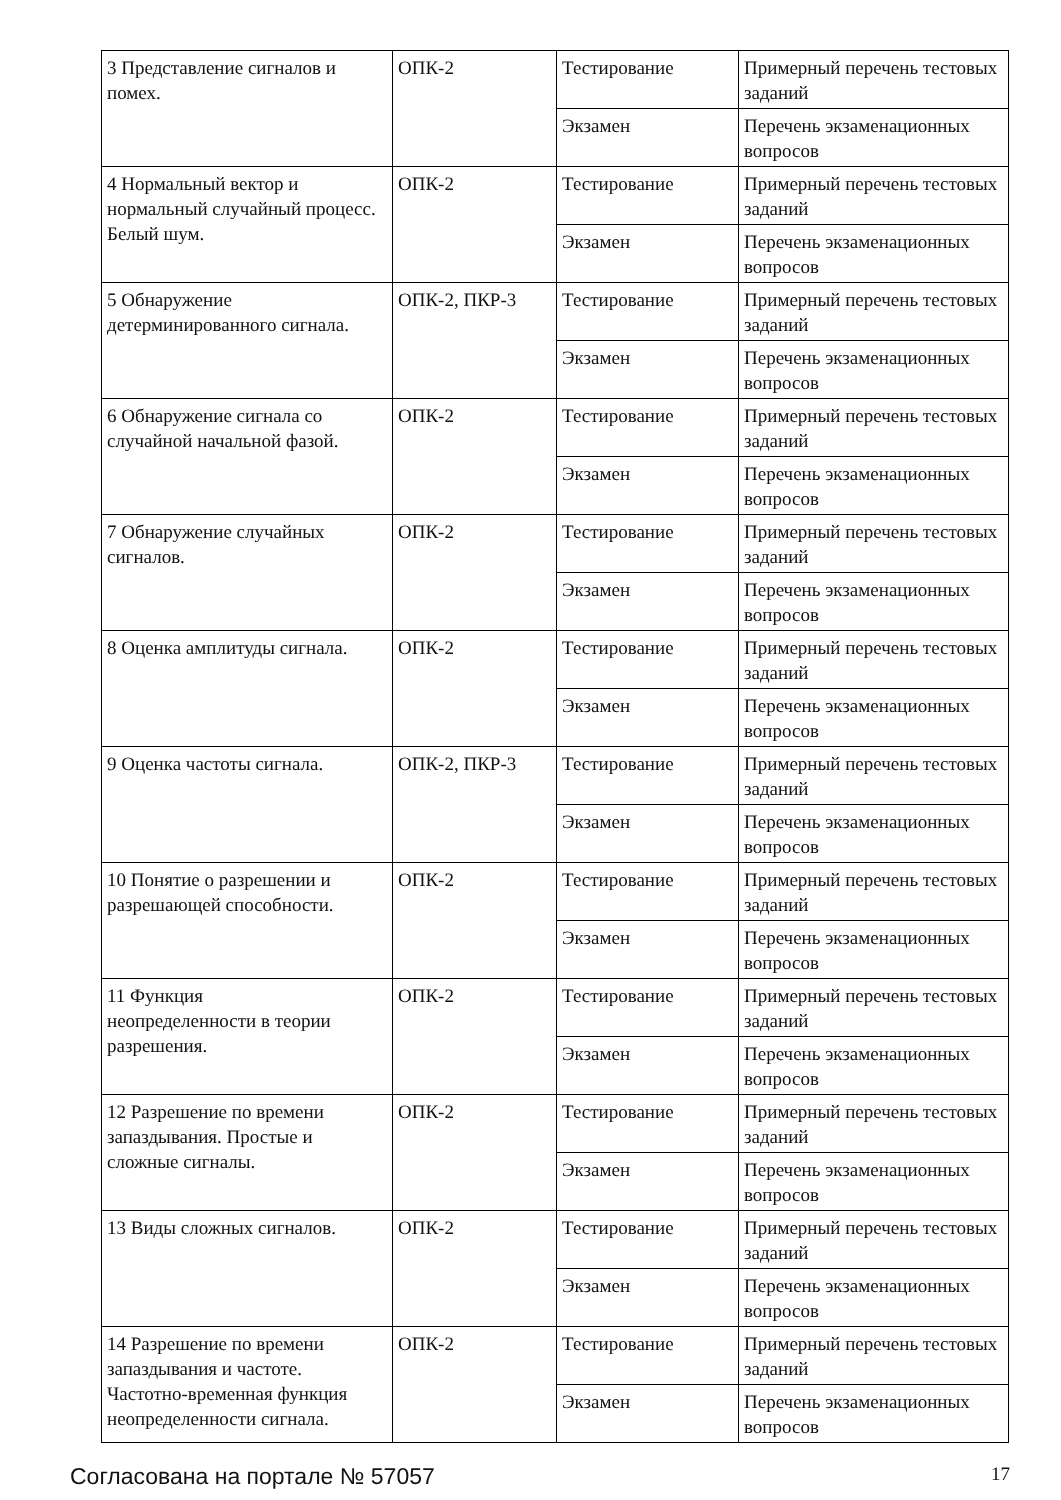| 3 Представление сигналов и помех. | ОПК-2 | Тестирование | Примерный перечень тестовых заданий |
| | | Экзамен | Перечень экзаменационных вопросов |
| 4 Нормальный вектор и нормальный случайный процесс. Белый шум. | ОПК-2 | Тестирование | Примерный перечень тестовых заданий |
| | | Экзамен | Перечень экзаменационных вопросов |
| 5 Обнаружение детерминированного сигнала. | ОПК-2, ПКР-3 | Тестирование | Примерный перечень тестовых заданий |
| | | Экзамен | Перечень экзаменационных вопросов |
| 6 Обнаружение сигнала со случайной начальной фазой. | ОПК-2 | Тестирование | Примерный перечень тестовых заданий |
| | | Экзамен | Перечень экзаменационных вопросов |
| 7 Обнаружение случайных сигналов. | ОПК-2 | Тестирование | Примерный перечень тестовых заданий |
| | | Экзамен | Перечень экзаменационных вопросов |
| 8 Оценка амплитуды сигнала. | ОПК-2 | Тестирование | Примерный перечень тестовых заданий |
| | | Экзамен | Перечень экзаменационных вопросов |
| 9 Оценка частоты сигнала. | ОПК-2, ПКР-3 | Тестирование | Примерный перечень тестовых заданий |
| | | Экзамен | Перечень экзаменационных вопросов |
| 10 Понятие о разрешении и разрешающей способности. | ОПК-2 | Тестирование | Примерный перечень тестовых заданий |
| | | Экзамен | Перечень экзаменационных вопросов |
| 11 Функция неопределенности в теории разрешения. | ОПК-2 | Тестирование | Примерный перечень тестовых заданий |
| | | Экзамен | Перечень экзаменационных вопросов |
| 12 Разрешение по времени запаздывания. Простые и сложные сигналы. | ОПК-2 | Тестирование | Примерный перечень тестовых заданий |
| | | Экзамен | Перечень экзаменационных вопросов |
| 13 Виды сложных сигналов. | ОПК-2 | Тестирование | Примерный перечень тестовых заданий |
| | | Экзамен | Перечень экзаменационных вопросов |
| 14 Разрешение по времени запаздывания и частоте. Частотно-временная функция неопределенности сигнала. | ОПК-2 | Тестирование | Примерный перечень тестовых заданий |
| | | Экзамен | Перечень экзаменационных вопросов |
Согласована на портале № 57057 17